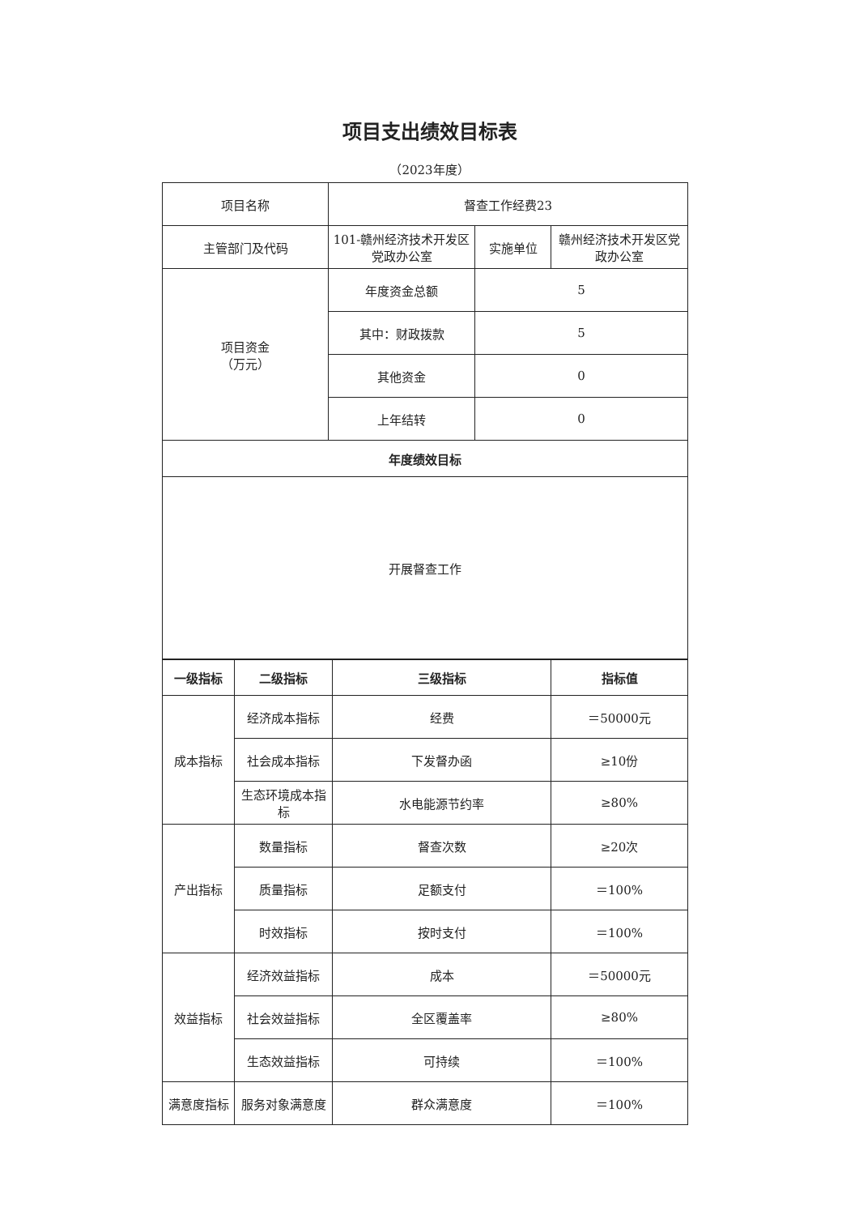项目支出绩效目标表
（2023年度）
| 项目名称 | 督查工作经费23 | | |
| 主管部门及代码 | 101-赣州经济技术开发区党政办公室 | 实施单位 | 赣州经济技术开发区党政办公室 |
| 项目资金 （万元） | 年度资金总额 | 5 | |
| | 其中：财政拨款 | 5 | |
| | 其他资金 | 0 | |
| | 上年结转 | 0 | |
| 年度绩效目标 | | | |
| 开展督查工作 | | | |
| 一级指标 | 二级指标 | 三级指标 | 指标值 |
| --- | --- | --- | --- |
| 成本指标 | 经济成本指标 | 经费 | ＝50000元 |
| | 社会成本指标 | 下发督办函 | ≥10份 |
| | 生态环境成本指标 | 水电能源节约率 | ≥80% |
| 产出指标 | 数量指标 | 督查次数 | ≥20次 |
| | 质量指标 | 足额支付 | ＝100% |
| | 时效指标 | 按时支付 | ＝100% |
| 效益指标 | 经济效益指标 | 成本 | ＝50000元 |
| | 社会效益指标 | 全区覆盖率 | ≥80% |
| | 生态效益指标 | 可持续 | ＝100% |
| 满意度指标 | 服务对象满意度 | 群众满意度 | ＝100% |